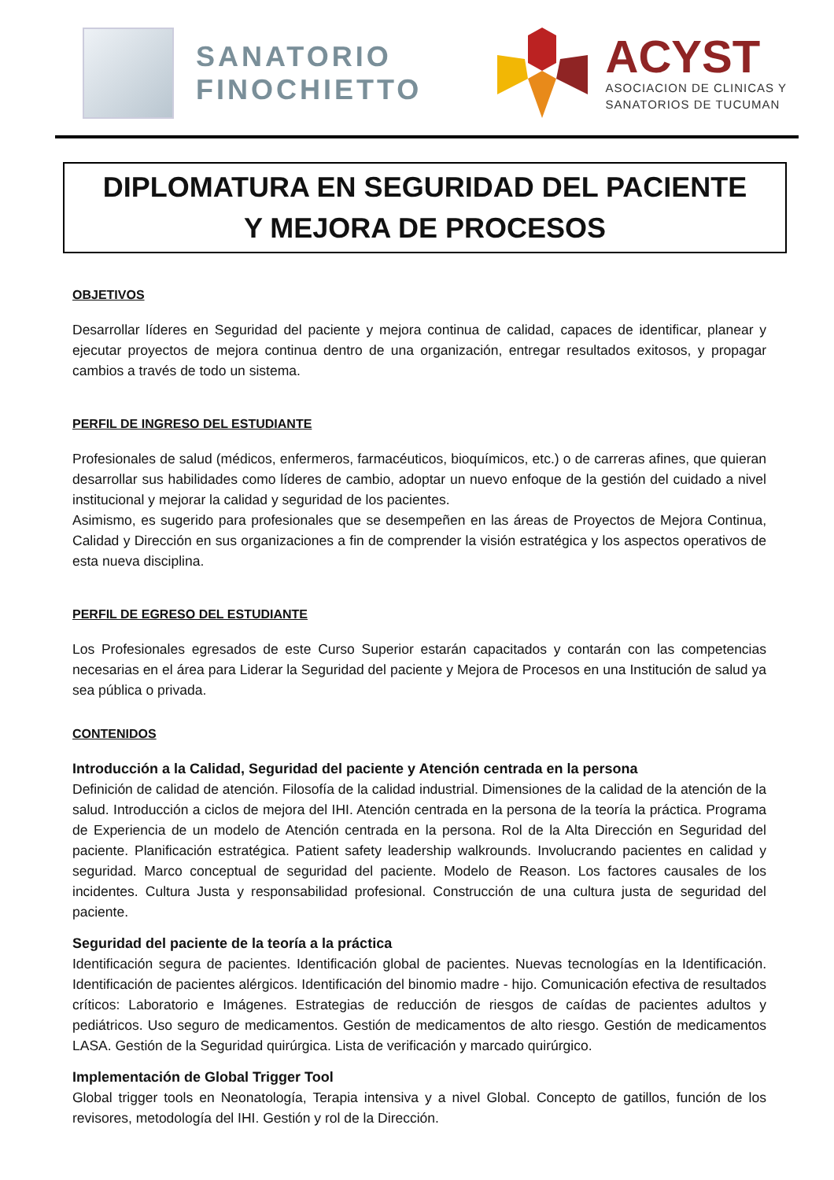SANATORIO
FINOCHIETTO
ACYST
ASOCIACION DE CLINICAS Y
SANATORIOS DE TUCUMAN
DIPLOMATURA EN SEGURIDAD DEL PACIENTE
Y MEJORA DE PROCESOS
OBJETIVOS
Desarrollar líderes en Seguridad del paciente y mejora continua de calidad, capaces de identificar, planear y ejecutar proyectos de mejora continua dentro de una organización, entregar resultados exitosos, y propagar cambios a través de todo un sistema.
PERFIL DE INGRESO DEL ESTUDIANTE
Profesionales de salud (médicos, enfermeros, farmacéuticos, bioquímicos, etc.) o de carreras afines, que quieran desarrollar sus habilidades como líderes de cambio, adoptar un nuevo enfoque de la gestión del cuidado a nivel institucional y mejorar la calidad y seguridad de los pacientes.
Asimismo, es sugerido para profesionales que se desempeñen en las áreas de Proyectos de Mejora Continua, Calidad y Dirección en sus organizaciones a fin de comprender la visión estratégica y los aspectos operativos de esta nueva disciplina.
PERFIL DE EGRESO DEL ESTUDIANTE
Los Profesionales egresados de este Curso Superior estarán capacitados y contarán con las competencias necesarias en el área para Liderar la Seguridad del paciente y Mejora de Procesos en una Institución de salud ya sea pública o privada.
CONTENIDOS
Introducción a la Calidad, Seguridad del paciente y Atención centrada en la persona
Definición de calidad de atención. Filosofía de la calidad industrial. Dimensiones de la calidad de la atención de la salud. Introducción a ciclos de mejora del IHI. Atención centrada en la persona de la teoría la práctica. Programa de Experiencia de un modelo de Atención centrada en la persona. Rol de la Alta Dirección en Seguridad del paciente. Planificación estratégica. Patient safety leadership walkrounds. Involucrando pacientes en calidad y seguridad. Marco conceptual de seguridad del paciente. Modelo de Reason. Los factores causales de los incidentes. Cultura Justa y responsabilidad profesional. Construcción de una cultura justa de seguridad del paciente.
Seguridad del paciente de la teoría a la práctica
Identificación segura de pacientes. Identificación global de pacientes. Nuevas tecnologías en la Identificación. Identificación de pacientes alérgicos. Identificación del binomio madre - hijo. Comunicación efectiva de resultados críticos: Laboratorio e Imágenes. Estrategias de reducción de riesgos de caídas de pacientes adultos y pediátricos. Uso seguro de medicamentos. Gestión de medicamentos de alto riesgo. Gestión de medicamentos LASA. Gestión de la Seguridad quirúrgica. Lista de verificación y marcado quirúrgico.
Implementación de Global Trigger Tool
Global trigger tools en Neonatología, Terapia intensiva y a nivel Global. Concepto de gatillos, función de los revisores, metodología del IHI. Gestión y rol de la Dirección.